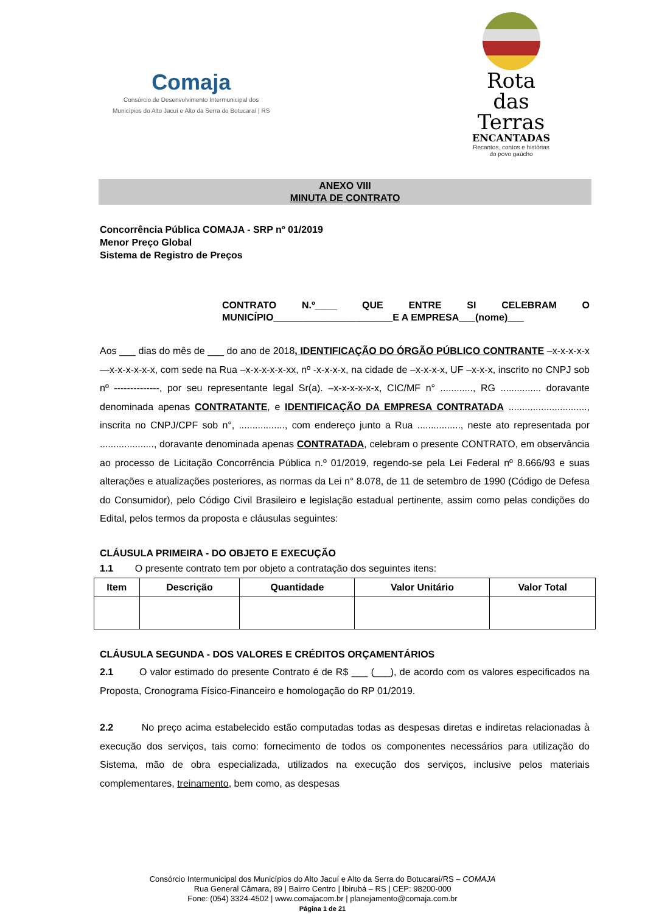Comaja
Consórcio de Desenvolvimento Intermunicipal dos
Municípios do Alto Jacuí e Alto da Serra do Botucaraí | RS
Rota
das Terras
ENCANTADAS
Recantos, contos e histórias
do povo gaúcho
ANEXO VIII
MINUTA DE CONTRATO
Concorrência Pública COMAJA - SRP nº 01/2019
Menor Preço Global
Sistema de Registro de Preços
CONTRATO N.º____ QUE ENTRE SI CELEBRAM O MUNICÍPIO______________________E A EMPRESA___(nome)___
Aos ___ dias do mês de ___ do ano de 2018, IDENTIFICAÇÃO DO ÓRGÃO PÚBLICO CONTRANTE –x-x-x-x-x—x-x-x-x-x-x, com sede na Rua –x-x-x-x-x-xx, nº -x-x-x-x, na cidade de –x-x-x-x, UF –x-x-x, inscrito no CNPJ sob nº --------------, por seu representante legal Sr(a). –x-x-x-x-x-x, CIC/MF n° ............, RG ............... doravante denominada apenas CONTRATANTE, e IDENTIFICAÇÃO DA EMPRESA CONTRATADA ............................., inscrita no CNPJ/CPF sob n°, ................., com endereço junto a Rua ................, neste ato representada por ...................., doravante denominada apenas CONTRATADA, celebram o presente CONTRATO, em observância ao processo de Licitação Concorrência Pública n.º 01/2019, regendo-se pela Lei Federal nº 8.666/93 e suas alterações e atualizações posteriores, as normas da Lei n° 8.078, de 11 de setembro de 1990 (Código de Defesa do Consumidor), pelo Código Civil Brasileiro e legislação estadual pertinente, assim como pelas condições do Edital, pelos termos da proposta e cláusulas seguintes:
CLÁUSULA PRIMEIRA - DO OBJETO E EXECUÇÃO
1.1 O presente contrato tem por objeto a contratação dos seguintes itens:
| Item | Descrição | Quantidade | Valor Unitário | Valor Total |
| --- | --- | --- | --- | --- |
CLÁUSULA SEGUNDA - DOS VALORES E CRÉDITOS ORÇAMENTÁRIOS
2.1 O valor estimado do presente Contrato é de R$ ___ (___), de acordo com os valores especificados na Proposta, Cronograma Físico-Financeiro e homologação do RP 01/2019.
2.2 No preço acima estabelecido estão computadas todas as despesas diretas e indiretas relacionadas à execução dos serviços, tais como: fornecimento de todos os componentes necessários para utilização do Sistema, mão de obra especializada, utilizados na execução dos serviços, inclusive pelos materiais complementares, treinamento, bem como, as despesas
Consórcio Intermunicipal dos Municípios do Alto Jacuí e Alto da Serra do Botucaraí/RS – COMAJA
Rua General Câmara, 89 | Bairro Centro | Ibirubá – RS | CEP: 98200-000
Fone: (054) 3324-4502 | www.comajacom.br | planejamento@comaja.com.br
Página 1 de 21